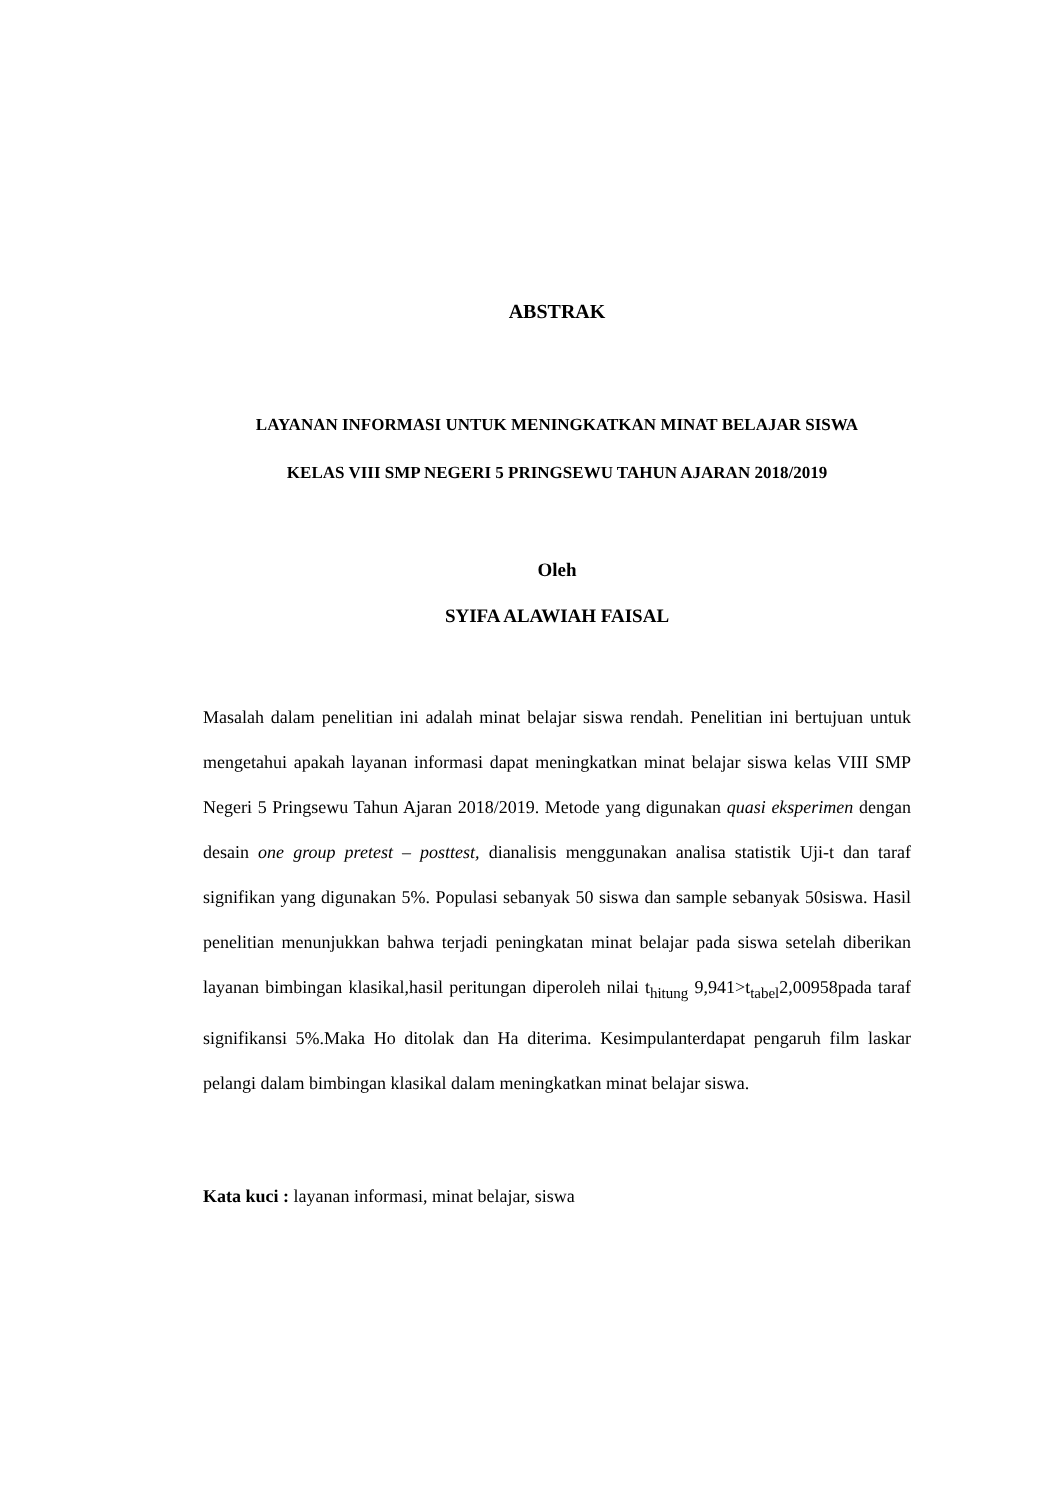ABSTRAK
LAYANAN INFORMASI UNTUK MENINGKATKAN MINAT BELAJAR SISWA
KELAS VIII SMP NEGERI 5 PRINGSEWU TAHUN AJARAN 2018/2019
Oleh
SYIFA ALAWIAH FAISAL
Masalah dalam penelitian ini adalah minat belajar siswa rendah. Penelitian ini bertujuan untuk mengetahui apakah layanan informasi dapat meningkatkan minat belajar siswa kelas VIII SMP Negeri 5 Pringsewu Tahun Ajaran 2018/2019. Metode yang digunakan quasi eksperimen dengan desain one group pretest – posttest, dianalisis menggunakan analisa statistik Uji-t dan taraf signifikan yang digunakan 5%. Populasi sebanyak 50 siswa dan sample sebanyak 50siswa. Hasil penelitian menunjukkan bahwa terjadi peningkatan minat belajar pada siswa setelah diberikan layanan bimbingan klasikal,hasil peritungan diperoleh nilai t<sub>hitung</sub> 9,941>t<sub>tabel</sub>2,00958pada taraf signifikansi 5%.Maka Ho ditolak dan Ha diterima. Kesimpulanterdapat pengaruh film laskar pelangi dalam bimbingan klasikal dalam meningkatkan minat belajar siswa.
Kata kuci : layanan informasi, minat belajar, siswa